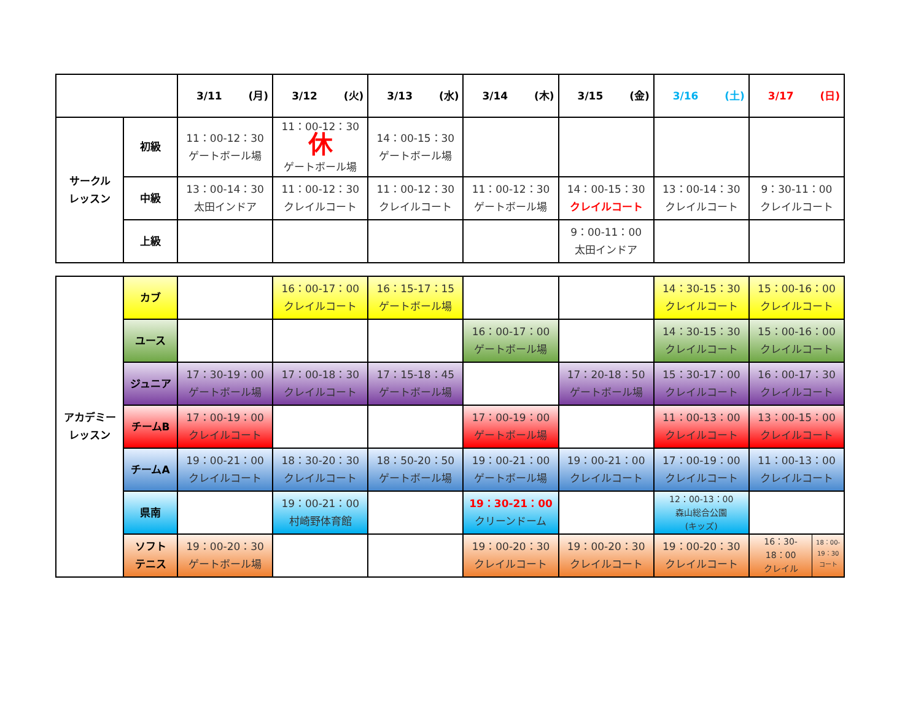| | | 3/11 (月) | 3/12 (火) | 3/13 (水) | 3/14 (木) | 3/15 (金) | 3/16 (土) | 3/17 (日) |
| --- | --- | --- | --- | --- | --- | --- | --- | --- |
| サークル レッスン | 初級 | 11：00-12：30 ゲートボール場 | 11：00-12：30 休 ゲートボール場 | 14：00-15：30 ゲートボール場 | | | | |
| | 中級 | 13：00-14：30 太田インドア | 11：00-12：30 クレイルコート | 11：00-12：30 クレイルコート | 11：00-12：30 ゲートボール場 | 14：00-15：30 クレイルコート | 13：00-14：30 クレイルコート | 9：30-11：00 クレイルコート |
| | 上級 | | | | | 9：00-11：00 太田インドア | | |
| アカデミー レッスン | カブ | | 16：00-17：00 クレイルコート | 16：15-17：15 ゲートボール場 | | | 14：30-15：30 クレイルコート | 15：00-16：00 クレイルコート |
| | ユース | | | | 16：00-17：00 ゲートボール場 | | 14：30-15：30 クレイルコート | 15：00-16：00 クレイルコート |
| | ジュニア | 17：30-19：00 ゲートボール場 | 17：00-18：30 クレイルコート | 17：15-18：45 ゲートボール場 | | 17：20-18：50 ゲートボール場 | 15：30-17：00 クレイルコート | 16：00-17：30 クレイルコート |
| | チームB | 17：00-19：00 クレイルコート | | | 17：00-19：00 ゲートボール場 | | 11：00-13：00 クレイルコート | 13：00-15：00 クレイルコート |
| | チームA | 19：00-21：00 クレイルコート | 18：30-20：30 クレイルコート | 18：50-20：50 ゲートボール場 | 19：00-21：00 ゲートボール場 | 19：00-21：00 クレイルコート | 17：00-19：00 クレイルコート | 11：00-13：00 クレイルコート |
| | 県南 | | 19：00-21：00 村崎野体育館 | | 19：30-21：00 クリーンドーム | | 12：00-13：00 森山総合公園 (キッズ) | |
| | ソフト テニス | 19：00-20：30 ゲートボール場 | | | 19：00-20：30 クレイルコート | 19：00-20：30 クレイルコート | 19：00-20：30 クレイルコート | 16：30- 18：00 クレイル 18：00- 19：30 コート |